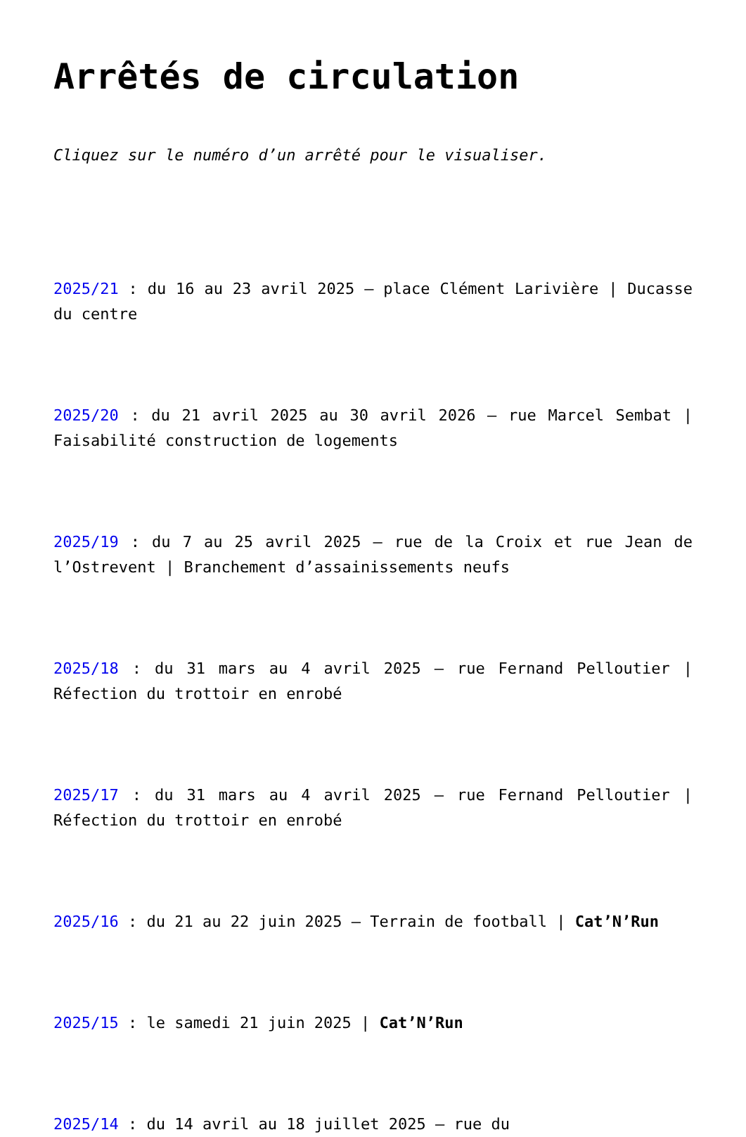Arrêtés de circulation
Cliquez sur le numéro d’un arrêté pour le visualiser.
2025/21 : du 16 au 23 avril 2025 – place Clément Larivière | Ducasse du centre
2025/20 : du 21 avril 2025 au 30 avril 2026 – rue Marcel Sembat | Faisabilité construction de logements
2025/19 : du 7 au 25 avril 2025 – rue de la Croix et rue Jean de l’Ostrevent | Branchement d’assainissements neufs
2025/18 : du 31 mars au 4 avril 2025 – rue Fernand Pelloutier | Réfection du trottoir en enrobé
2025/17 : du 31 mars au 4 avril 2025 – rue Fernand Pelloutier | Réfection du trottoir en enrobé
2025/16 : du 21 au 22 juin 2025 – Terrain de football | Cat’N’Run
2025/15 : le samedi 21 juin 2025 | Cat’N’Run
2025/14 : du 14 avril au 18 juillet 2025 – rue du